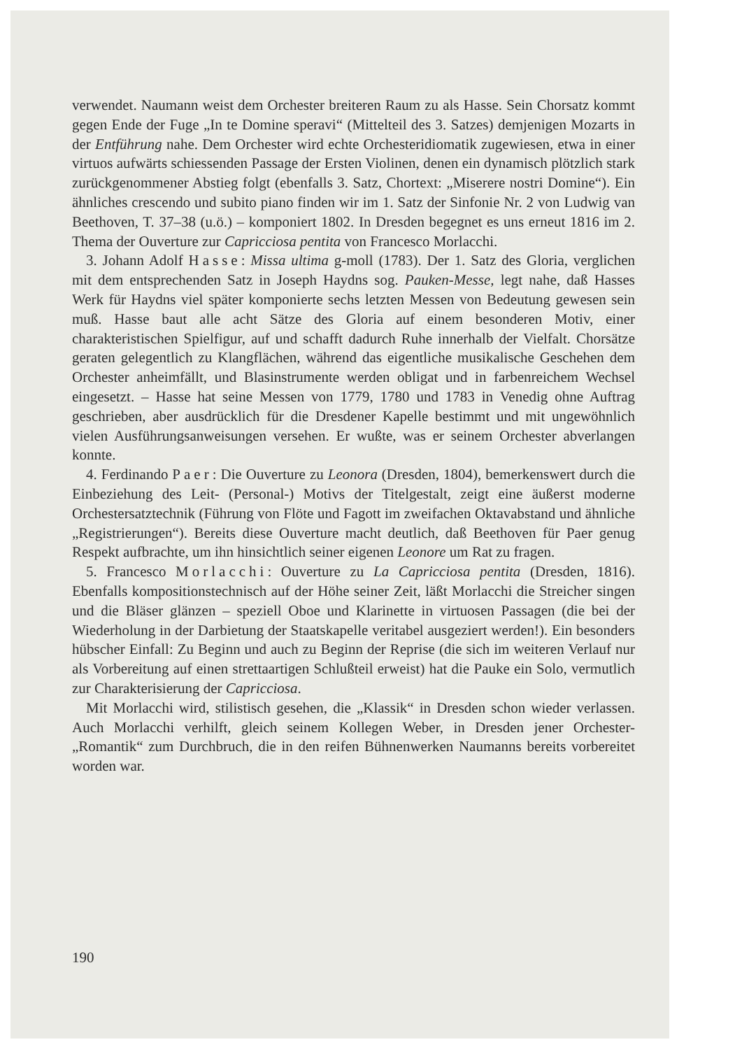verwendet. Naumann weist dem Orchester breiteren Raum zu als Hasse. Sein Chorsatz kommt gegen Ende der Fuge „In te Domine speravi“ (Mittelteil des 3. Satzes) demjenigen Mozarts in der Entführung nahe. Dem Orchester wird echte Orchesteridiomatik zugewiesen, etwa in einer virtuos aufwärts schiessenden Passage der Ersten Violinen, denen ein dynamisch plötzlich stark zurückgenommener Abstieg folgt (ebenfalls 3. Satz, Chortext: „Miserere nostri Domine“). Ein ähnliches crescendo und subito piano finden wir im 1. Satz der Sinfonie Nr. 2 von Ludwig van Beethoven, T. 37–38 (u.ö.) – komponiert 1802. In Dresden begegnet es uns erneut 1816 im 2. Thema der Ouverture zur Capricciosa pentita von Francesco Morlacchi.
3. Johann Adolf Hasse: Missa ultima g-moll (1783). Der 1. Satz des Gloria, verglichen mit dem entsprechenden Satz in Joseph Haydns sog. Pauken-Messe, legt nahe, daß Hasses Werk für Haydns viel später komponierte sechs letzten Messen von Bedeutung gewesen sein muß. Hasse baut alle acht Sätze des Gloria auf einem besonderen Motiv, einer charakteristischen Spielfigur, auf und schafft dadurch Ruhe innerhalb der Vielfalt. Chorsätze geraten gelegentlich zu Klangflächen, während das eigentliche musikalische Geschehen dem Orchester anheimfällt, und Blasinstrumente werden obligat und in farbenreichem Wechsel eingesetzt. – Hasse hat seine Messen von 1779, 1780 und 1783 in Venedig ohne Auftrag geschrieben, aber ausdrücklich für die Dresdener Kapelle bestimmt und mit ungewöhnlich vielen Ausführungsanweisungen versehen. Er wußte, was er seinem Orchester abverlangen konnte.
4. Ferdinando Paer: Die Ouverture zu Leonora (Dresden, 1804), bemerkenswert durch die Einbeziehung des Leit- (Personal-) Motivs der Titelgestalt, zeigt eine äußerst moderne Orchestersatztechnik (Führung von Flöte und Fagott im zweifachen Oktavabstand und ähnliche „Registrierungen“). Bereits diese Ouverture macht deutlich, daß Beethoven für Paer genug Respekt aufbrachte, um ihn hinsichtlich seiner eigenen Leonore um Rat zu fragen.
5. Francesco Morlacchi: Ouverture zu La Capricciosa pentita (Dresden, 1816). Ebenfalls kompositionstechnisch auf der Höhe seiner Zeit, läßt Morlacchi die Streicher singen und die Bläser glänzen – speziell Oboe und Klarinette in virtuosen Passagen (die bei der Wiederholung in der Darbietung der Staatskapelle veritabel ausgeziert werden!). Ein besonders hübscher Einfall: Zu Beginn und auch zu Beginn der Reprise (die sich im weiteren Verlauf nur als Vorbereitung auf einen strettaartigen Schlußteil erweist) hat die Pauke ein Solo, vermutlich zur Charakterisierung der Capricciosa.
Mit Morlacchi wird, stilistisch gesehen, die „Klassik“ in Dresden schon wieder verlassen. Auch Morlacchi verhilft, gleich seinem Kollegen Weber, in Dresden jener Orchester-„Romantik“ zum Durchbruch, die in den reifen Bühnenwerken Naumanns bereits vorbereitet worden war.
190